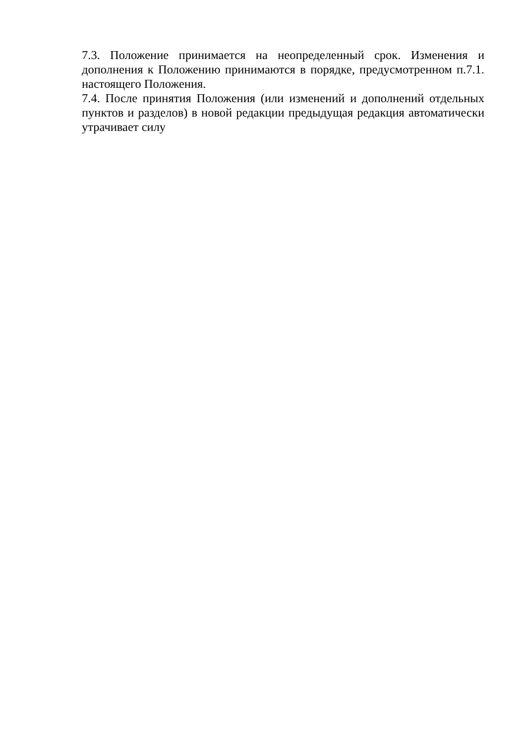7.3. Положение принимается на неопределенный срок. Изменения и дополнения к Положению принимаются в порядке, предусмотренном п.7.1. настоящего Положения.
7.4. После принятия Положения (или изменений и дополнений отдельных пунктов и разделов) в новой редакции предыдущая редакция автоматически утрачивает силу